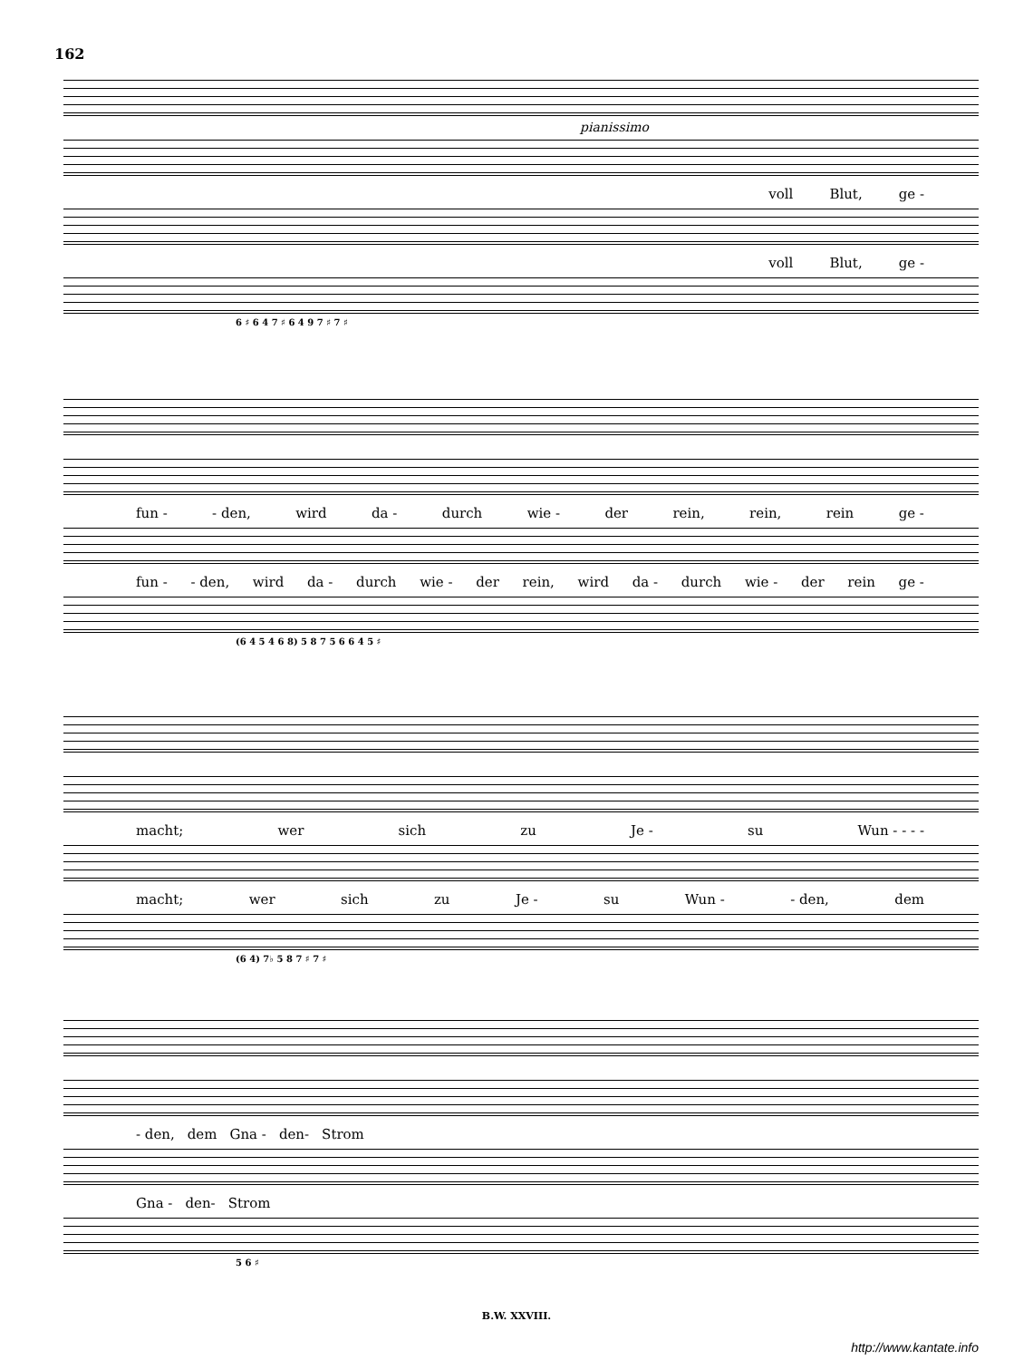162
pianissimo
voll Blut, ge -
voll Blut, ge -
6 ♯ 6 4 7 ♯ 6 4 9 7 ♯ 7 ♯
fun - - den, wird da - durch wie - der rein, rein, rein ge -
fun - - den, wird da - durch wie - der rein, wird da - durch wie - der rein ge -
(6 4 5 4 6 8) 5 8 7 5 6 6 4 5 ♯
macht; wer sich zu Je - su Wun - - - -
macht; wer sich zu Je - su Wun - - den, dem
(6 4) 7♭ 5 8 7 ♯ 7 ♯
- den, dem Gna - den- Strom
Gna - den- Strom
5 6 ♯
B.W. XXVIII.
http://www.kantate.info